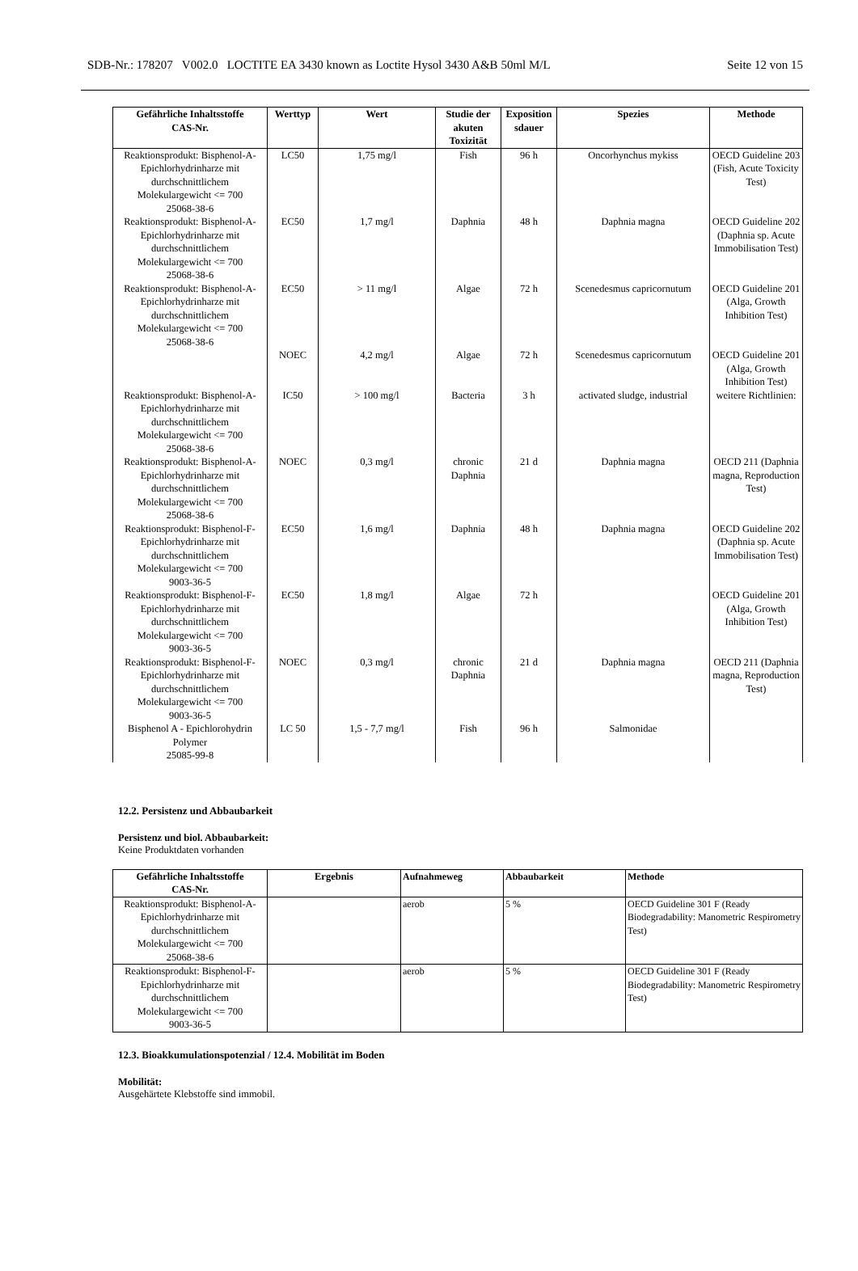SDB-Nr.: 178207 V002.0 LOCTITE EA 3430 known as Loctite Hysol 3430 A&B 50ml M/L Seite 12 von 15
| Gefährliche Inhaltsstoffe CAS-Nr. | Werttyp | Wert | Studie der akuten Toxizität | Exposition sdauer | Spezies | Methode |
| --- | --- | --- | --- | --- | --- | --- |
| Reaktionsprodukt: Bisphenol-A-Epichlorhydrinharze mit durchschnittlichem Molekulargewicht <= 700 25068-38-6 | LC50 | 1,75 mg/l | Fish | 96 h | Oncorhynchus mykiss | OECD Guideline 203 (Fish, Acute Toxicity Test) |
| Reaktionsprodukt: Bisphenol-A-Epichlorhydrinharze mit durchschnittlichem Molekulargewicht <= 700 25068-38-6 | EC50 | 1,7 mg/l | Daphnia | 48 h | Daphnia magna | OECD Guideline 202 (Daphnia sp. Acute Immobilisation Test) |
| Reaktionsprodukt: Bisphenol-A-Epichlorhydrinharze mit durchschnittlichem Molekulargewicht <= 700 25068-38-6 | EC50 | > 11 mg/l | Algae | 72 h | Scenedesmus capricornutum | OECD Guideline 201 (Alga, Growth Inhibition Test) |
| | NOEC | 4,2 mg/l | Algae | 72 h | Scenedesmus capricornutum | OECD Guideline 201 (Alga, Growth Inhibition Test) |
| Reaktionsprodukt: Bisphenol-A-Epichlorhydrinharze mit durchschnittlichem Molekulargewicht <= 700 25068-38-6 | IC50 | > 100 mg/l | Bacteria | 3 h | activated sludge, industrial | weitere Richtlinien: |
| Reaktionsprodukt: Bisphenol-A-Epichlorhydrinharze mit durchschnittlichem Molekulargewicht <= 700 25068-38-6 | NOEC | 0,3 mg/l | chronic Daphnia | 21 d | Daphnia magna | OECD 211 (Daphnia magna, Reproduction Test) |
| Reaktionsprodukt: Bisphenol-F-Epichlorhydrinharze mit durchschnittlichem Molekulargewicht <= 700 9003-36-5 | EC50 | 1,6 mg/l | Daphnia | 48 h | Daphnia magna | OECD Guideline 202 (Daphnia sp. Acute Immobilisation Test) |
| Reaktionsprodukt: Bisphenol-F-Epichlorhydrinharze mit durchschnittlichem Molekulargewicht <= 700 9003-36-5 | EC50 | 1,8 mg/l | Algae | 72 h | | OECD Guideline 201 (Alga, Growth Inhibition Test) |
| Reaktionsprodukt: Bisphenol-F-Epichlorhydrinharze mit durchschnittlichem Molekulargewicht <= 700 9003-36-5 | NOEC | 0,3 mg/l | chronic Daphnia | 21 d | Daphnia magna | OECD 211 (Daphnia magna, Reproduction Test) |
| Bisphenol A - Epichlorohydrin Polymer 25085-99-8 | LC 50 | 1,5 - 7,7 mg/l | Fish | 96 h | Salmonidae | |
12.2. Persistenz und Abbaubarkeit
Persistenz und biol. Abbaubarkeit:
Keine Produktdaten vorhanden
| Gefährliche Inhaltsstoffe CAS-Nr. | Ergebnis | Aufnahmeweg | Abbaubarkeit | Methode |
| --- | --- | --- | --- | --- |
| Reaktionsprodukt: Bisphenol-A-Epichlorhydrinharze mit durchschnittlichem Molekulargewicht <= 700 25068-38-6 | | aerob | 5 % | OECD Guideline 301 F (Ready Biodegradability: Manometric Respirometry Test) |
| Reaktionsprodukt: Bisphenol-F-Epichlorhydrinharze mit durchschnittlichem Molekulargewicht <= 700 9003-36-5 | | aerob | 5 % | OECD Guideline 301 F (Ready Biodegradability: Manometric Respirometry Test) |
12.3. Bioakkumulationspotenzial / 12.4. Mobilität im Boden
Mobilität:
Ausgehärtete Klebstoffe sind immobil.